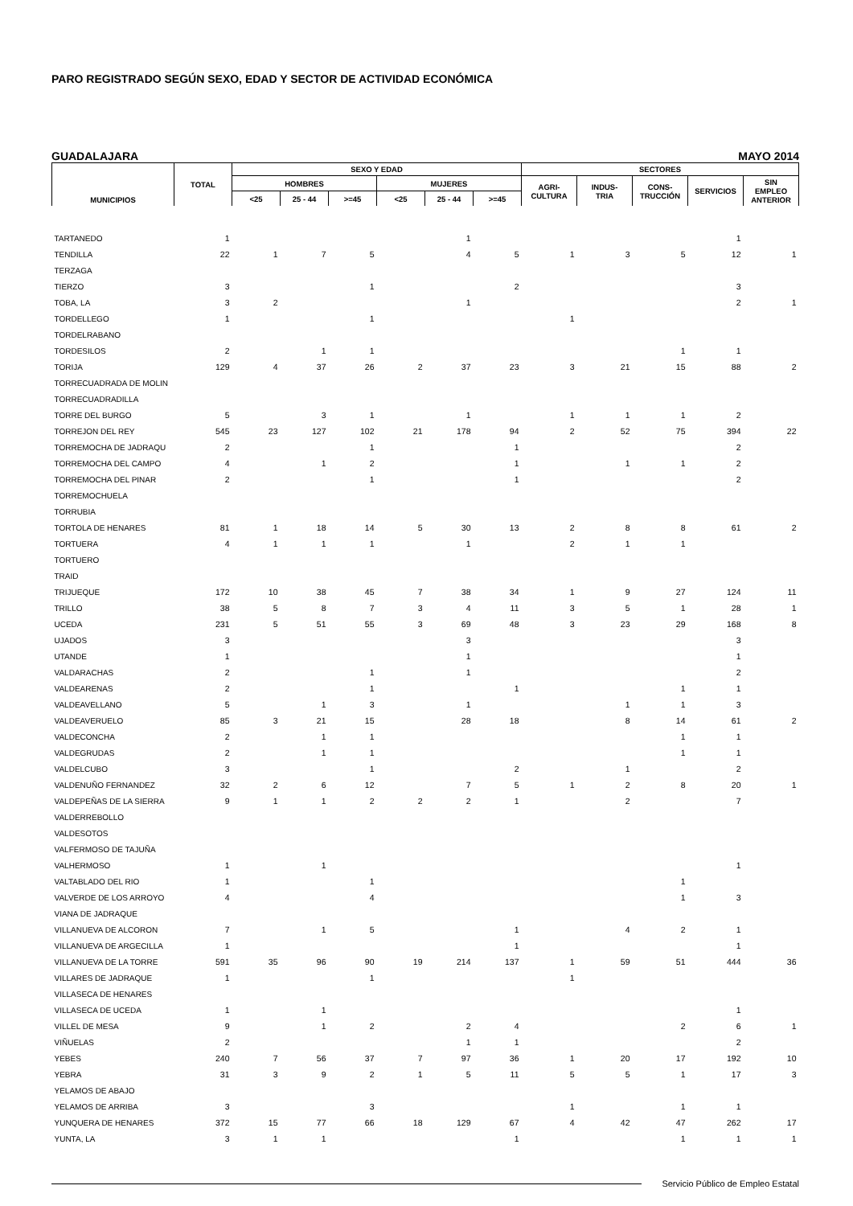PARO REGISTRADO SEGÚN SEXO, EDAD Y SECTOR DE ACTIVIDAD ECONÓMICA
GUADALAJARA MAYO 2014
| MUNICIPIOS | TOTAL | SEXO Y EDAD | | | | | | SECTORES | | | | |
| --- | --- | --- | --- | --- | --- | --- | --- | --- | --- | --- | --- | --- |
| | | HOMBRES | | | MUJERES | | | AGRI- CULTURA | INDUS- TRIA | CONS- TRUCCIÓN | SERVICIOS | SIN EMPLEO ANTERIOR |
| | | <25 | 25 - 44 | >=45 | <25 | 25 - 44 | >=45 | | | | | |
| TARTANEDO | 1 | | | | | 1 | | | | | 1 | |
| TENDILLA | 22 | 1 | 7 | 5 | | 4 | 5 | 1 | 3 | 5 | 12 | 1 |
| TERZAGA | | | | | | | | | | | | |
| TIERZO | 3 | | | 1 | | | 2 | | | | 3 | |
| TOBA, LA | 3 | 2 | | | | 1 | | | | | 2 | 1 |
| TORDELLEGO | 1 | | | 1 | | | | 1 | | | | |
| TORDELRABANO | | | | | | | | | | | | |
| TORDESILOS | 2 | | 1 | 1 | | | | | | 1 | 1 | |
| TORIJA | 129 | 4 | 37 | 26 | 2 | 37 | 23 | 3 | 21 | 15 | 88 | 2 |
| TORRECUADRADA DE MOLIN | | | | | | | | | | | | |
| TORRECUADRADILLA | | | | | | | | | | | | |
| TORRE DEL BURGO | 5 | | 3 | 1 | | 1 | | 1 | 1 | 1 | 2 | |
| TORREJON DEL REY | 545 | 23 | 127 | 102 | 21 | 178 | 94 | 2 | 52 | 75 | 394 | 22 |
| TORREMOCHA DE JADRAQU | 2 | | | 1 | | | 1 | | | | 2 | |
| TORREMOCHA DEL CAMPO | 4 | | 1 | 2 | | | 1 | | 1 | 1 | 2 | |
| TORREMOCHA DEL PINAR | 2 | | | 1 | | | 1 | | | | 2 | |
| TORREMOCHUELA | | | | | | | | | | | | |
| TORRUBIA | | | | | | | | | | | | |
| TORTOLA DE HENARES | 81 | 1 | 18 | 14 | 5 | 30 | 13 | 2 | 8 | 8 | 61 | 2 |
| TORTUERA | 4 | 1 | 1 | 1 | | 1 | | 2 | 1 | 1 | | |
| TORTUERO | | | | | | | | | | | | |
| TRAID | | | | | | | | | | | | |
| TRIJUEQUE | 172 | 10 | 38 | 45 | 7 | 38 | 34 | 1 | 9 | 27 | 124 | 11 |
| TRILLO | 38 | 5 | 8 | 7 | 3 | 4 | 11 | 3 | 5 | 1 | 28 | 1 |
| UCEDA | 231 | 5 | 51 | 55 | 3 | 69 | 48 | 3 | 23 | 29 | 168 | 8 |
| UJADOS | 3 | | | | | 3 | | | | | 3 | |
| UTANDE | 1 | | | | | 1 | | | | | 1 | |
| VALDARACHAS | 2 | | | 1 | | 1 | | | | | 2 | |
| VALDEARENAS | 2 | | | 1 | | | 1 | | | 1 | 1 | |
| VALDEAVELLANO | 5 | | 1 | 3 | | 1 | | | 1 | 1 | 3 | |
| VALDEAVERUELO | 85 | 3 | 21 | 15 | | 28 | 18 | | 8 | 14 | 61 | 2 |
| VALDECONCHA | 2 | | 1 | 1 | | | | | | 1 | 1 | |
| VALDEGRUDAS | 2 | | 1 | 1 | | | | | | 1 | 1 | |
| VALDELCUBO | 3 | | | 1 | | | 2 | | 1 | | 2 | |
| VALDENUÑO FERNANDEZ | 32 | 2 | 6 | 12 | | 7 | 5 | 1 | 2 | 8 | 20 | 1 |
| VALDEPEÑAS DE LA SIERRA | 9 | 1 | 1 | 2 | 2 | 2 | 1 | | 2 | | 7 | |
| VALDERREBOLLO | | | | | | | | | | | | |
| VALDESOTOS | | | | | | | | | | | | |
| VALFERMOSO DE TAJUÑA | | | | | | | | | | | | |
| VALHERMOSO | 1 | | 1 | | | | | | | | 1 | |
| VALTABLADO DEL RIO | 1 | | | 1 | | | | | | 1 | | |
| VALVERDE DE LOS ARROYO | 4 | | | 4 | | | | | | 1 | 3 | |
| VIANA DE JADRAQUE | | | | | | | | | | | | |
| VILLANUEVA DE ALCORON | 7 | | 1 | 5 | | | 1 | | 4 | 2 | 1 | |
| VILLANUEVA DE ARGECILLA | 1 | | | | | | 1 | | | | 1 | |
| VILLANUEVA DE LA TORRE | 591 | 35 | 96 | 90 | 19 | 214 | 137 | 1 | 59 | 51 | 444 | 36 |
| VILLARES DE JADRAQUE | 1 | | | 1 | | | | 1 | | | | |
| VILLASECA DE HENARES | | | | | | | | | | | | |
| VILLASECA DE UCEDA | 1 | | 1 | | | | | | | | 1 | |
| VILLEL DE MESA | 9 | | 1 | 2 | | 2 | 4 | | | 2 | 6 | 1 |
| VIÑUELAS | 2 | | | | | 1 | 1 | | | | 2 | |
| YEBES | 240 | 7 | 56 | 37 | 7 | 97 | 36 | 1 | 20 | 17 | 192 | 10 |
| YEBRA | 31 | 3 | 9 | 2 | 1 | 5 | 11 | 5 | 5 | 1 | 17 | 3 |
| YELAMOS DE ABAJO | | | | | | | | | | | | |
| YELAMOS DE ARRIBA | 3 | | | 3 | | | | 1 | | 1 | 1 | |
| YUNQUERA DE HENARES | 372 | 15 | 77 | 66 | 18 | 129 | 67 | 4 | 42 | 47 | 262 | 17 |
| YUNTA, LA | 3 | 1 | 1 | | | | 1 | | | 1 | 1 | 1 |
Servicio Público de Empleo Estatal